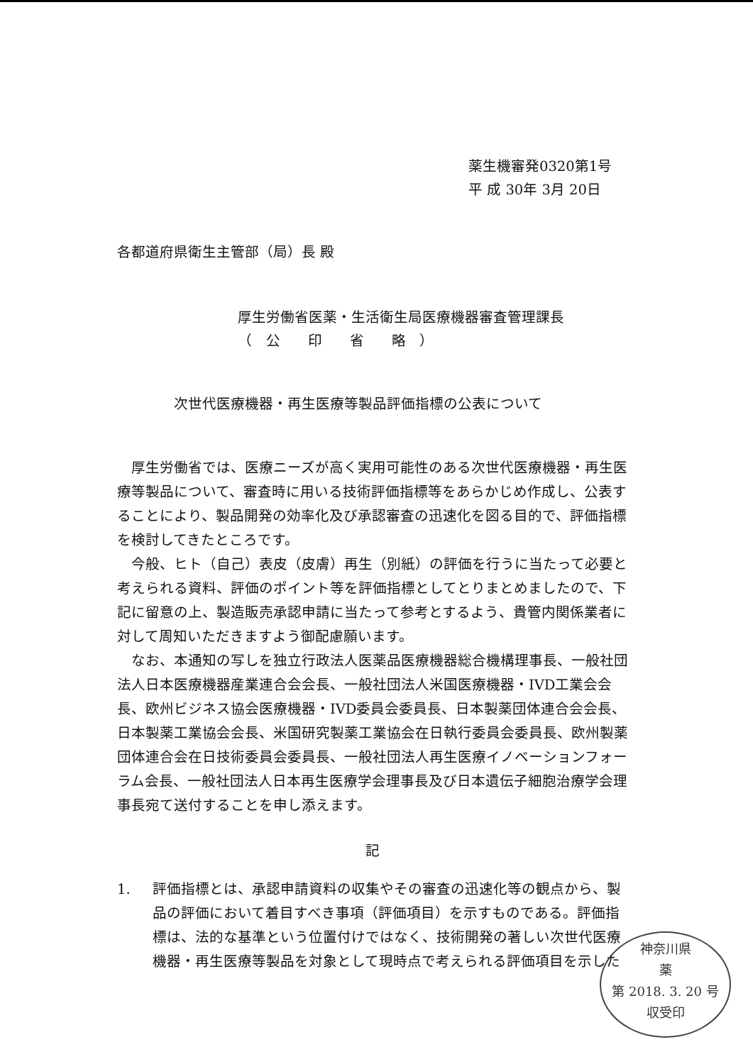薬生機審発0320第1号
平 成 30年 3月 20日
各都道府県衛生主管部（局）長 殿
厚生労働省医薬・生活衛生局医療機器審査管理課長
（ 公  印  省  略 ）
次世代医療機器・再生医療等製品評価指標の公表について
厚生労働省では、医療ニーズが高く実用可能性のある次世代医療機器・再生医療等製品について、審査時に用いる技術評価指標等をあらかじめ作成し、公表することにより、製品開発の効率化及び承認審査の迅速化を図る目的で、評価指標を検討してきたところです。
今般、ヒト（自己）表皮（皮膚）再生（別紙）の評価を行うに当たって必要と考えられる資料、評価のポイント等を評価指標としてとりまとめましたので、下記に留意の上、製造販売承認申請に当たって参考とするよう、貴管内関係業者に対して周知いただきますよう御配慮願います。
なお、本通知の写しを独立行政法人医薬品医療機器総合機構理事長、一般社団法人日本医療機器産業連合会会長、一般社団法人米国医療機器・IVD工業会会長、欧州ビジネス協会医療機器・IVD委員会委員長、日本製薬団体連合会会長、日本製薬工業協会会長、米国研究製薬工業協会在日執行委員会委員長、欧州製薬団体連合会在日技術委員会委員長、一般社団法人再生医療イノベーションフォーラム会長、一般社団法人日本再生医療学会理事長及び日本遺伝子細胞治療学会理事長宛て送付することを申し添えます。
記
1. 評価指標とは、承認申請資料の収集やその審査の迅速化等の観点から、製品の評価において着目すべき事項（評価項目）を示すものである。評価指標は、法的な基準という位置付けではなく、技術開発の著しい次世代医療機器・再生医療等製品を対象として現時点で考えられる評価項目を示した
神奈川県
薬
第 2018. 3. 20 号
収受印